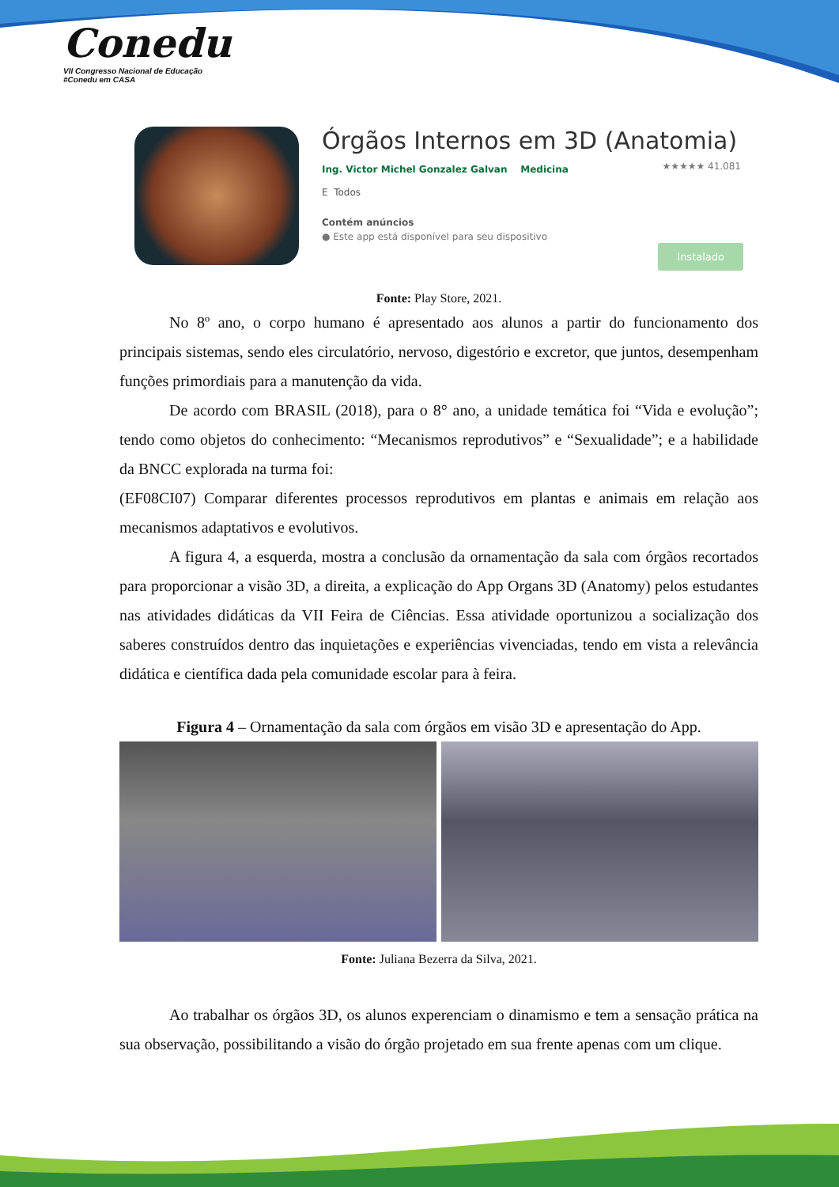Conedu
VII Congresso Nacional de Educação #Conedu em CASA
Órgãos Internos em 3D (Anatomia)
Ing. Victor Michel Gonzalez Galvan Medicina ★★★★★ 41.081
E Todos
Contém anúncios
● Este app está disponível para seu dispositivo
Instalado
Fonte: Play Store, 2021.
No 8º ano, o corpo humano é apresentado aos alunos a partir do funcionamento dos principais sistemas, sendo eles circulatório, nervoso, digestório e excretor, que juntos, desempenham funções primordiais para a manutenção da vida.
De acordo com BRASIL (2018), para o 8° ano, a unidade temática foi “Vida e evolução”; tendo como objetos do conhecimento: “Mecanismos reprodutivos” e “Sexualidade”; e a habilidade da BNCC explorada na turma foi:
(EF08CI07) Comparar diferentes processos reprodutivos em plantas e animais em relação aos mecanismos adaptativos e evolutivos.
A figura 4, a esquerda, mostra a conclusão da ornamentação da sala com órgãos recortados para proporcionar a visão 3D, a direita, a explicação do App Organs 3D (Anatomy) pelos estudantes nas atividades didáticas da VII Feira de Ciências. Essa atividade oportunizou a socialização dos saberes construídos dentro das inquietações e experiências vivenciadas, tendo em vista a relevância didática e científica dada pela comunidade escolar para à feira.
Figura 4 – Ornamentação da sala com órgãos em visão 3D e apresentação do App.
Fonte: Juliana Bezerra da Silva, 2021.
Ao trabalhar os órgãos 3D, os alunos experenciam o dinamismo e tem a sensação prática na sua observação, possibilitando a visão do órgão projetado em sua frente apenas com um clique.